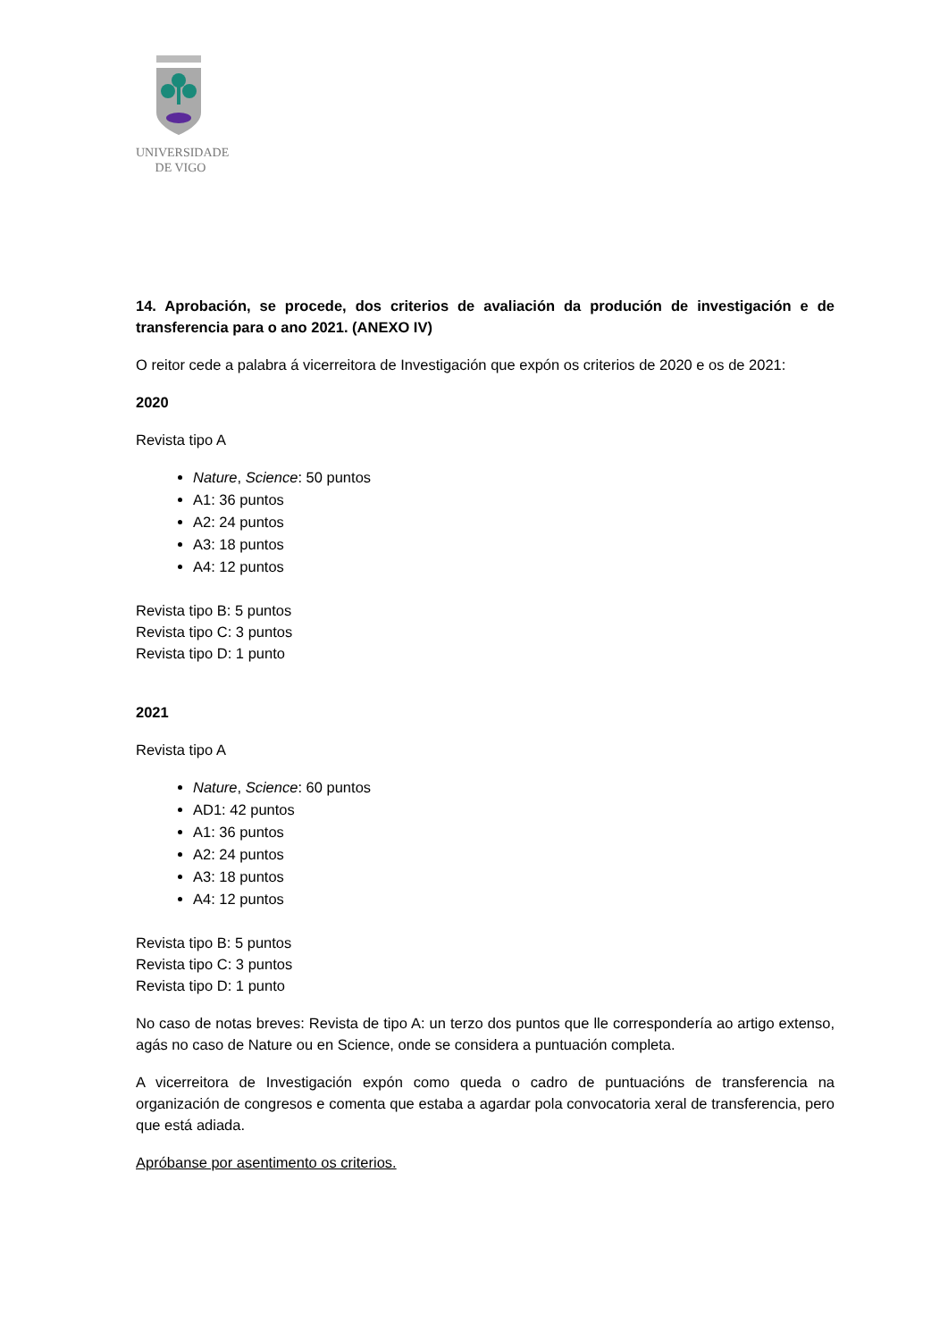UNIVERSIDADE
DE VIGO
14. Aprobación, se procede, dos criterios de avaliación da produción de investigación e de transferencia para o ano 2021. (ANEXO IV)
O reitor cede a palabra á vicerreitora de Investigación que expón os criterios de 2020 e os de 2021:
2020
Revista tipo A
Nature, Science: 50 puntos
A1: 36 puntos
A2: 24 puntos
A3: 18 puntos
A4: 12 puntos
Revista tipo B: 5 puntos
Revista tipo C: 3 puntos
Revista tipo D: 1 punto
2021
Revista tipo A
Nature, Science: 60 puntos
AD1: 42 puntos
A1: 36 puntos
A2: 24 puntos
A3: 18 puntos
A4: 12 puntos
Revista tipo B: 5 puntos
Revista tipo C: 3 puntos
Revista tipo D: 1 punto
No caso de notas breves: Revista de tipo A: un terzo dos puntos que lle correspondería ao artigo extenso, agás no caso de Nature ou en Science, onde se considera a puntuación completa.
A vicerreitora de Investigación expón como queda o cadro de puntuacións de transferencia na organización de congresos e comenta que estaba a agardar pola convocatoria xeral de transferencia, pero que está adiada.
Apróbanse por asentimento os criterios.